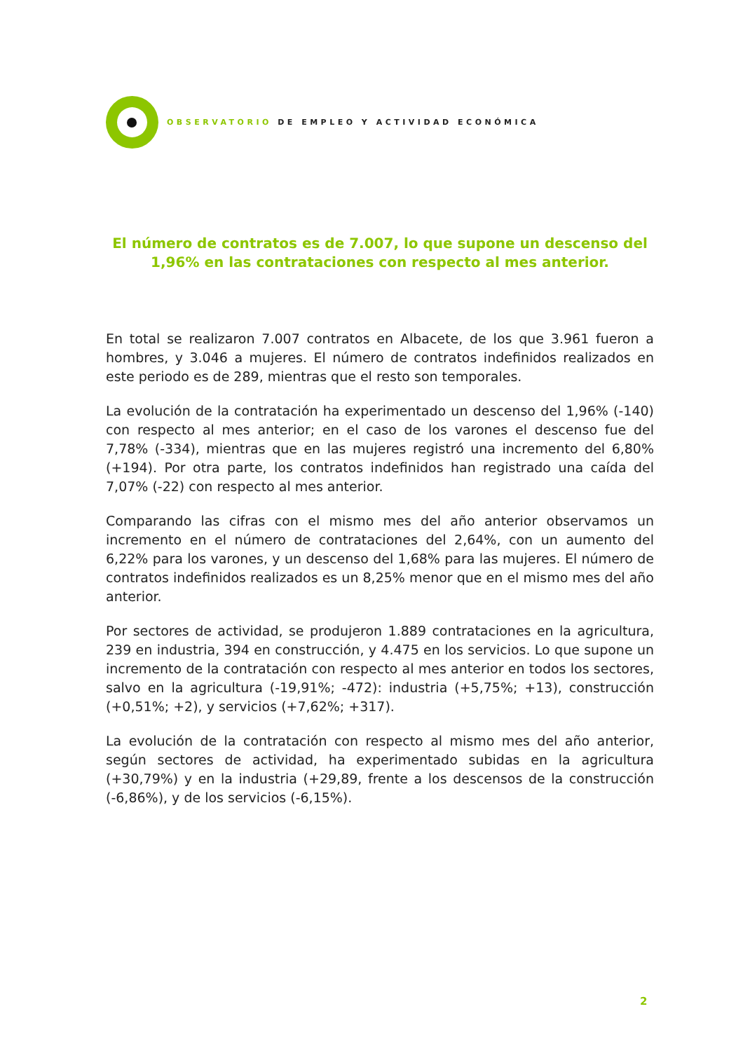OBSERVATORIO DE EMPLEO Y ACTIVIDAD ECONÓMICA
El número de contratos es de 7.007, lo que supone un descenso del 1,96% en las contrataciones con respecto al mes anterior.
En total se realizaron 7.007 contratos en Albacete, de los que 3.961 fueron a hombres, y 3.046 a mujeres. El número de contratos indefinidos realizados en este periodo es de 289, mientras que el resto son temporales.
La evolución de la contratación ha experimentado un descenso del 1,96% (-140) con respecto al mes anterior; en el caso de los varones el descenso fue del 7,78% (-334), mientras que en las mujeres registró una incremento del 6,80% (+194). Por otra parte, los contratos indefinidos han registrado una caída del 7,07% (-22) con respecto al mes anterior.
Comparando las cifras con el mismo mes del año anterior observamos un incremento en el número de contrataciones del 2,64%, con un aumento del 6,22% para los varones, y un descenso del 1,68% para las mujeres. El número de contratos indefinidos realizados es un 8,25% menor que en el mismo mes del año anterior.
Por sectores de actividad, se produjeron 1.889 contrataciones en la agricultura, 239 en industria, 394 en construcción, y 4.475 en los servicios. Lo que supone un incremento de la contratación con respecto al mes anterior en todos los sectores, salvo en la agricultura (-19,91%; -472): industria (+5,75%; +13), construcción (+0,51%; +2), y servicios (+7,62%; +317).
La evolución de la contratación con respecto al mismo mes del año anterior, según sectores de actividad, ha experimentado subidas en la agricultura (+30,79%) y en la industria (+29,89, frente a los descensos de la construcción (-6,86%), y de los servicios (-6,15%).
2